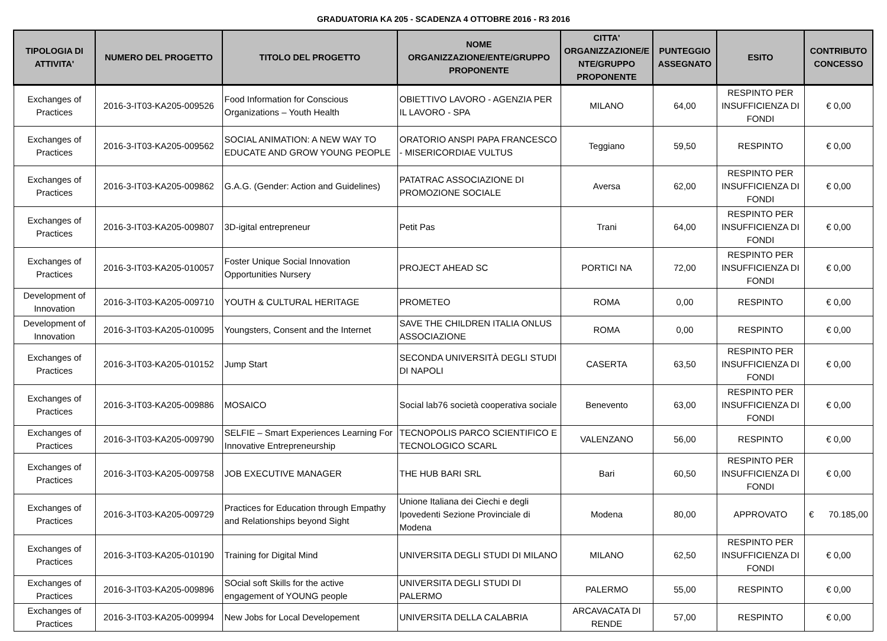GRADUATORIA KA 205 - SCADENZA 4 OTTOBRE 2016 - R3 2016
| TIPOLOGIA DI ATTIVITA' | NUMERO DEL PROGETTO | TITOLO DEL PROGETTO | NOME ORGANIZZAZIONE/ENTE/GRUPPO PROPONENTE | CITTA' ORGANIZZAZIONE/E NTE/GRUPPO PROPONENTE | PUNTEGGIO ASSEGNATO | ESITO | CONTRIBUTO CONCESSO |
| --- | --- | --- | --- | --- | --- | --- | --- |
| Exchanges of Practices | 2016-3-IT03-KA205-009526 | Food Information for Conscious Organizations – Youth Health | OBIETTIVO LAVORO - AGENZIA PER IL LAVORO - SPA | MILANO | 64,00 | RESPINTO PER INSUFFICIENZA DI FONDI | € 0,00 |
| Exchanges of Practices | 2016-3-IT03-KA205-009562 | SOCIAL ANIMATION: A NEW WAY TO EDUCATE AND GROW YOUNG PEOPLE | ORATORIO ANSPI PAPA FRANCESCO - MISERICORDIAE VULTUS | Teggiano | 59,50 | RESPINTO | € 0,00 |
| Exchanges of Practices | 2016-3-IT03-KA205-009862 | G.A.G. (Gender: Action and Guidelines) | PATATRAC ASSOCIAZIONE DI PROMOZIONE SOCIALE | Aversa | 62,00 | RESPINTO PER INSUFFICIENZA DI FONDI | € 0,00 |
| Exchanges of Practices | 2016-3-IT03-KA205-009807 | 3D-igital entrepreneur | Petit Pas | Trani | 64,00 | RESPINTO PER INSUFFICIENZA DI FONDI | € 0,00 |
| Exchanges of Practices | 2016-3-IT03-KA205-010057 | Foster Unique Social Innovation Opportunities Nursery | PROJECT AHEAD SC | PORTICI NA | 72,00 | RESPINTO PER INSUFFICIENZA DI FONDI | € 0,00 |
| Development of Innovation | 2016-3-IT03-KA205-009710 | YOUTH & CULTURAL HERITAGE | PROMETEO | ROMA | 0,00 | RESPINTO | € 0,00 |
| Development of Innovation | 2016-3-IT03-KA205-010095 | Youngsters, Consent and the Internet | SAVE THE CHILDREN ITALIA ONLUS ASSOCIAZIONE | ROMA | 0,00 | RESPINTO | € 0,00 |
| Exchanges of Practices | 2016-3-IT03-KA205-010152 | Jump Start | SECONDA UNIVERSITÀ DEGLI STUDI DI NAPOLI | CASERTA | 63,50 | RESPINTO PER INSUFFICIENZA DI FONDI | € 0,00 |
| Exchanges of Practices | 2016-3-IT03-KA205-009886 | MOSAICO | Social lab76 società cooperativa sociale | Benevento | 63,00 | RESPINTO PER INSUFFICIENZA DI FONDI | € 0,00 |
| Exchanges of Practices | 2016-3-IT03-KA205-009790 | SELFIE – Smart Experiences Learning For Innovative Entrepreneurship | TECNOPOLIS PARCO SCIENTIFICO E TECNOLOGICO SCARL | VALENZANO | 56,00 | RESPINTO | € 0,00 |
| Exchanges of Practices | 2016-3-IT03-KA205-009758 | JOB EXECUTIVE MANAGER | THE HUB BARI SRL | Bari | 60,50 | RESPINTO PER INSUFFICIENZA DI FONDI | € 0,00 |
| Exchanges of Practices | 2016-3-IT03-KA205-009729 | Practices for Education through Empathy and Relationships beyond Sight | Unione Italiana dei Ciechi e degli Ipovedenti Sezione Provinciale di Modena | Modena | 80,00 | APPROVATO | € 70.185,00 |
| Exchanges of Practices | 2016-3-IT03-KA205-010190 | Training for Digital Mind | UNIVERSITA DEGLI STUDI DI MILANO | MILANO | 62,50 | RESPINTO PER INSUFFICIENZA DI FONDI | € 0,00 |
| Exchanges of Practices | 2016-3-IT03-KA205-009896 | SOcial soft Skills for the active engagement of YOUNG people | UNIVERSITA DEGLI STUDI DI PALERMO | PALERMO | 55,00 | RESPINTO | € 0,00 |
| Exchanges of Practices | 2016-3-IT03-KA205-009994 | New Jobs for Local Developement | UNIVERSITA DELLA CALABRIA | ARCAVACATA DI RENDE | 57,00 | RESPINTO | € 0,00 |